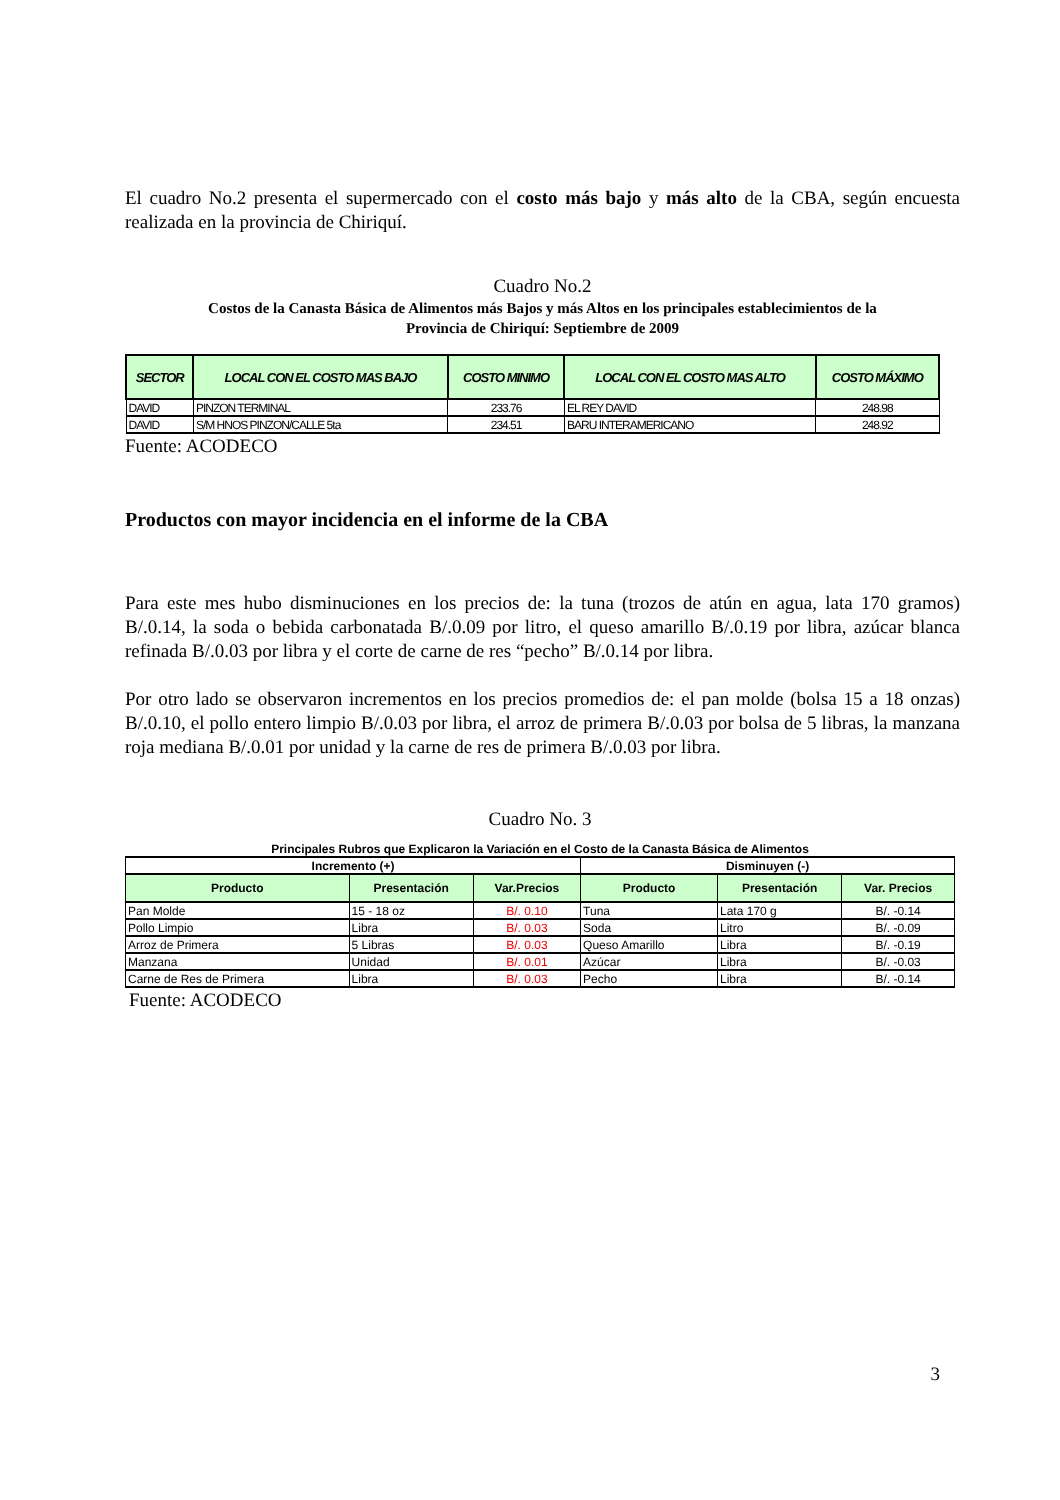El cuadro No.2 presenta el supermercado con el costo más bajo y más alto de la CBA, según encuesta realizada en la provincia de Chiriquí.
Cuadro No.2
Costos de la Canasta Básica de Alimentos más Bajos y más Altos en los principales establecimientos de la
Provincia de Chiriquí: Septiembre de 2009
| SECTOR | LOCAL CON EL COSTO MAS BAJO | COSTO MINIMO | LOCAL CON EL COSTO MAS ALTO | COSTO MÁXIMO |
| --- | --- | --- | --- | --- |
| DAVID | PINZON TERMINAL | 233.76 | EL REY DAVID | 248.98 |
| DAVID | S/M HNOS PINZON/CALLE 5ta | 234.51 | BARU INTERAMERICANO | 248.92 |
Fuente: ACODECO
Productos con mayor incidencia en el informe de la CBA
Para este mes hubo disminuciones en los precios de: la tuna (trozos de atún en agua, lata 170 gramos) B/.0.14, la soda o bebida carbonatada B/.0.09 por litro, el queso amarillo B/.0.19 por libra, azúcar blanca refinada B/.0.03 por libra y el corte de carne de res “pecho” B/.0.14 por libra.
Por otro lado se observaron incrementos en los precios promedios de: el pan molde (bolsa 15 a 18 onzas) B/.0.10, el pollo entero limpio B/.0.03 por libra, el arroz de primera B/.0.03 por bolsa de 5 libras, la manzana roja mediana B/.0.01 por unidad y la carne de res de primera B/.0.03 por libra.
Cuadro No. 3
| Principales Rubros que Explicaron la Variación en el Costo de la Canasta Básica de Alimentos | | | | | |
| Incremento (+) | | | Disminuyen (-) | | |
| Producto | Presentación | Var.Precios | Producto | Presentación | Var. Precios |
| Pan Molde | 15 - 18 oz | B/. 0.10 | Tuna | Lata 170 g | B/. -0.14 |
| Pollo Limpio | Libra | B/. 0.03 | Soda | Litro | B/. -0.09 |
| Arroz de Primera | 5 Libras | B/. 0.03 | Queso Amarillo | Libra | B/. -0.19 |
| Manzana | Unidad | B/. 0.01 | Azúcar | Libra | B/. -0.03 |
| Carne de Res de Primera | Libra | B/. 0.03 | Pecho | Libra | B/. -0.14 |
Fuente: ACODECO
3